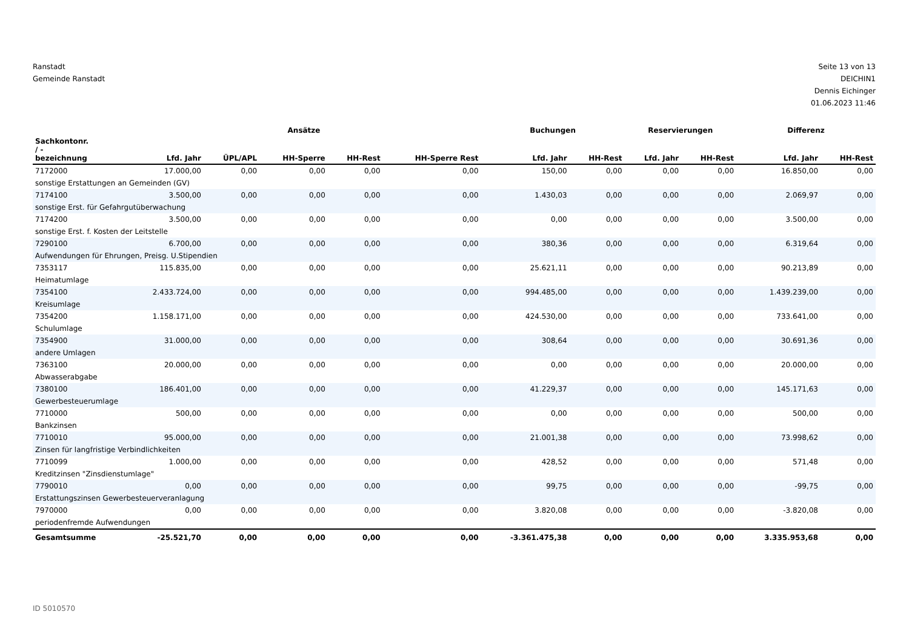Ranstadt
Gemeinde Ranstadt
Seite 13 von 13
DEICHIN1
Dennis Eichinger
01.06.2023 11:46
| | Ansätze | | | | | Buchungen | | Reservierungen | | Differenz | |
| --- | --- | --- | --- | --- | --- | --- | --- | --- | --- | --- | --- |
| Sachkontonr. / - bezeichnung | Lfd. Jahr | ÜPL/APL | HH-Sperre | HH-Rest | HH-Sperre Rest | Lfd. Jahr | HH-Rest | Lfd. Jahr | HH-Rest | Lfd. Jahr | HH-Rest |
| 7172000 | 17.000,00 | 0,00 | 0,00 | 0,00 | 0,00 | 150,00 | 0,00 | 0,00 | 0,00 | 16.850,00 | 0,00 |
| sonstige Erstattungen an Gemeinden (GV) | | | | | | | | | | | |
| 7174100 | 3.500,00 | 0,00 | 0,00 | 0,00 | 0,00 | 1.430,03 | 0,00 | 0,00 | 0,00 | 2.069,97 | 0,00 |
| sonstige Erst. für Gefahrgutüberwachung | | | | | | | | | | | |
| 7174200 | 3.500,00 | 0,00 | 0,00 | 0,00 | 0,00 | 0,00 | 0,00 | 0,00 | 0,00 | 3.500,00 | 0,00 |
| sonstige Erst. f. Kosten der Leitstelle | | | | | | | | | | | |
| 7290100 | 6.700,00 | 0,00 | 0,00 | 0,00 | 0,00 | 380,36 | 0,00 | 0,00 | 0,00 | 6.319,64 | 0,00 |
| Aufwendungen für Ehrungen, Preisg. U.Stipendien | | | | | | | | | | | |
| 7353117 | 115.835,00 | 0,00 | 0,00 | 0,00 | 0,00 | 25.621,11 | 0,00 | 0,00 | 0,00 | 90.213,89 | 0,00 |
| Heimatumlage | | | | | | | | | | | |
| 7354100 | 2.433.724,00 | 0,00 | 0,00 | 0,00 | 0,00 | 994.485,00 | 0,00 | 0,00 | 0,00 | 1.439.239,00 | 0,00 |
| Kreisumlage | | | | | | | | | | | |
| 7354200 | 1.158.171,00 | 0,00 | 0,00 | 0,00 | 0,00 | 424.530,00 | 0,00 | 0,00 | 0,00 | 733.641,00 | 0,00 |
| Schulumlage | | | | | | | | | | | |
| 7354900 | 31.000,00 | 0,00 | 0,00 | 0,00 | 0,00 | 308,64 | 0,00 | 0,00 | 0,00 | 30.691,36 | 0,00 |
| andere Umlagen | | | | | | | | | | | |
| 7363100 | 20.000,00 | 0,00 | 0,00 | 0,00 | 0,00 | 0,00 | 0,00 | 0,00 | 0,00 | 20.000,00 | 0,00 |
| Abwasserabgabe | | | | | | | | | | | |
| 7380100 | 186.401,00 | 0,00 | 0,00 | 0,00 | 0,00 | 41.229,37 | 0,00 | 0,00 | 0,00 | 145.171,63 | 0,00 |
| Gewerbesteuerumlage | | | | | | | | | | | |
| 7710000 | 500,00 | 0,00 | 0,00 | 0,00 | 0,00 | 0,00 | 0,00 | 0,00 | 0,00 | 500,00 | 0,00 |
| Bankzinsen | | | | | | | | | | | |
| 7710010 | 95.000,00 | 0,00 | 0,00 | 0,00 | 0,00 | 21.001,38 | 0,00 | 0,00 | 0,00 | 73.998,62 | 0,00 |
| Zinsen für langfristige Verbindlichkeiten | | | | | | | | | | | |
| 7710099 | 1.000,00 | 0,00 | 0,00 | 0,00 | 0,00 | 428,52 | 0,00 | 0,00 | 0,00 | 571,48 | 0,00 |
| Kreditzinsen "Zinsdienstumlage" | | | | | | | | | | | |
| 7790010 | 0,00 | 0,00 | 0,00 | 0,00 | 0,00 | 99,75 | 0,00 | 0,00 | 0,00 | -99,75 | 0,00 |
| Erstattungszinsen Gewerbesteuerveranlagung | | | | | | | | | | | |
| 7970000 | 0,00 | 0,00 | 0,00 | 0,00 | 0,00 | 3.820,08 | 0,00 | 0,00 | 0,00 | -3.820,08 | 0,00 |
| periodenfremde Aufwendungen | | | | | | | | | | | |
| Gesamtsumme | -25.521,70 | 0,00 | 0,00 | 0,00 | 0,00 | -3.361.475,38 | 0,00 | 0,00 | 0,00 | 3.335.953,68 | 0,00 |
ID 5010570